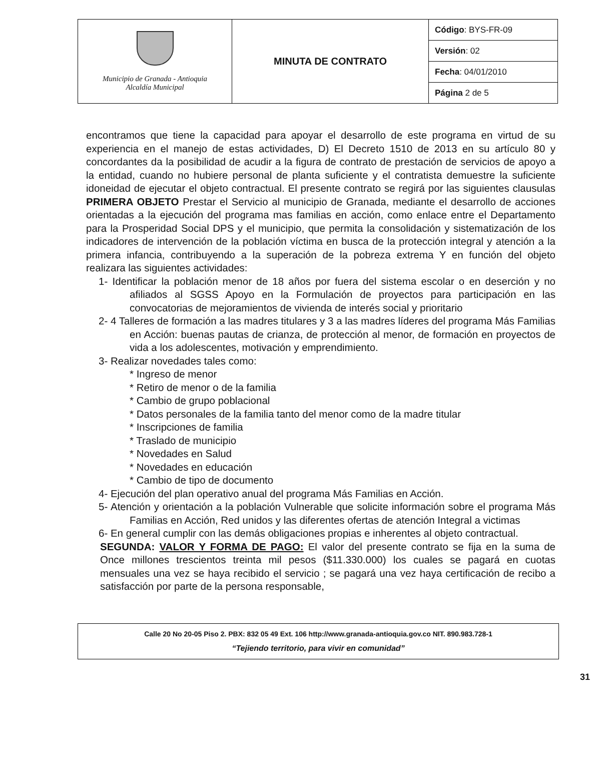| Municipio de Granada - Antioquia Alcaldía Municipal | MINUTA DE CONTRATO | Código : BYS-FR-09 |
| | | Versión : 02 |
| | | Fecha : 04/01/2010 |
| | | Página 2 de 5 |
encontramos que tiene la capacidad para apoyar el desarrollo de este programa en virtud de su experiencia en el manejo de estas actividades, D) El Decreto 1510 de 2013 en su artículo 80 y concordantes da la posibilidad de acudir a la figura de contrato de prestación de servicios de apoyo a la entidad, cuando no hubiere personal de planta suficiente y el contratista demuestre la suficiente idoneidad de ejecutar el objeto contractual. El presente contrato se regirá por las siguientes clausulas PRIMERA OBJETO Prestar el Servicio al municipio de Granada, mediante el desarrollo de acciones orientadas a la ejecución del programa mas familias en acción, como enlace entre el Departamento para la Prosperidad Social DPS y el municipio, que permita la consolidación y sistematización de los indicadores de intervención de la población víctima en busca de la protección integral y atención a la primera infancia, contribuyendo a la superación de la pobreza extrema Y en función del objeto realizara las siguientes actividades:
1- Identificar la población menor de 18 años por fuera del sistema escolar o en deserción y no afiliados al SGSS Apoyo en la Formulación de proyectos para participación en las convocatorias de mejoramientos de vivienda de interés social y prioritario
2- 4 Talleres de formación a las madres titulares y 3 a las madres líderes del programa Más Familias en Acción: buenas pautas de crianza, de protección al menor, de formación en proyectos de vida a los adolescentes, motivación y emprendimiento.
3- Realizar novedades tales como:
* Ingreso de menor
* Retiro de menor o de la familia
* Cambio de grupo poblacional
* Datos personales de la familia tanto del menor como de la madre titular
* Inscripciones de familia
* Traslado de municipio
* Novedades en Salud
* Novedades en educación
* Cambio de tipo de documento
4- Ejecución del plan operativo anual del programa Más Familias en Acción.
5- Atención y orientación a la población Vulnerable que solicite información sobre el programa Más Familias en Acción, Red unidos y las diferentes ofertas de atención Integral a victimas
6- En general cumplir con las demás obligaciones propias e inherentes al objeto contractual.
SEGUNDA: VALOR Y FORMA DE PAGO: El valor del presente contrato se fija en la suma de Once millones trescientos treinta mil pesos ($11.330.000) los cuales se pagará en cuotas mensuales una vez se haya recibido el servicio ; se pagará una vez haya certificación de recibo a satisfacción por parte de la persona responsable,
Calle 20 No 20-05 Piso 2. PBX: 832 05 49 Ext. 106 http://www.granada-antioquia.gov.co NIT. 890.983.728-1
“Tejiendo territorio, para vivir en comunidad”
31